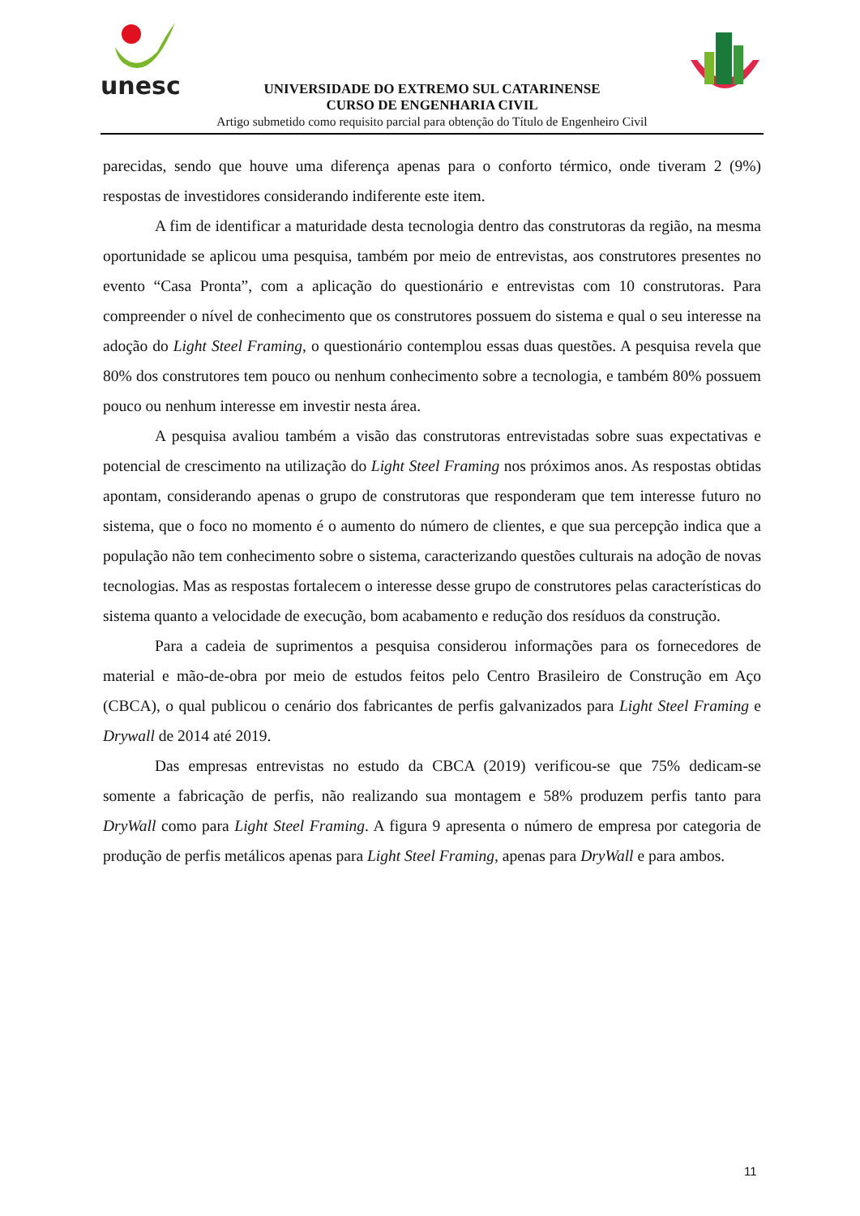unesc
UNIVERSIDADE DO EXTREMO SUL CATARINENSE
CURSO DE ENGENHARIA CIVIL
Artigo submetido como requisito parcial para obtenção do Título de Engenheiro Civil
parecidas, sendo que houve uma diferença apenas para o conforto térmico, onde tiveram 2 (9%) respostas de investidores considerando indiferente este item.
A fim de identificar a maturidade desta tecnologia dentro das construtoras da região, na mesma oportunidade se aplicou uma pesquisa, também por meio de entrevistas, aos construtores presentes no evento “Casa Pronta”, com a aplicação do questionário e entrevistas com 10 construtoras. Para compreender o nível de conhecimento que os construtores possuem do sistema e qual o seu interesse na adoção do Light Steel Framing, o questionário contemplou essas duas questões. A pesquisa revela que 80% dos construtores tem pouco ou nenhum conhecimento sobre a tecnologia, e também 80% possuem pouco ou nenhum interesse em investir nesta área.
A pesquisa avaliou também a visão das construtoras entrevistadas sobre suas expectativas e potencial de crescimento na utilização do Light Steel Framing nos próximos anos. As respostas obtidas apontam, considerando apenas o grupo de construtoras que responderam que tem interesse futuro no sistema, que o foco no momento é o aumento do número de clientes, e que sua percepção indica que a população não tem conhecimento sobre o sistema, caracterizando questões culturais na adoção de novas tecnologias. Mas as respostas fortalecem o interesse desse grupo de construtores pelas características do sistema quanto a velocidade de execução, bom acabamento e redução dos resíduos da construção.
Para a cadeia de suprimentos a pesquisa considerou informações para os fornecedores de material e mão-de-obra por meio de estudos feitos pelo Centro Brasileiro de Construção em Aço (CBCA), o qual publicou o cenário dos fabricantes de perfis galvanizados para Light Steel Framing e Drywall de 2014 até 2019.
Das empresas entrevistas no estudo da CBCA (2019) verificou-se que 75% dedicam-se somente a fabricação de perfis, não realizando sua montagem e 58% produzem perfis tanto para DryWall como para Light Steel Framing. A figura 9 apresenta o número de empresa por categoria de produção de perfis metálicos apenas para Light Steel Framing, apenas para DryWall e para ambos.
11